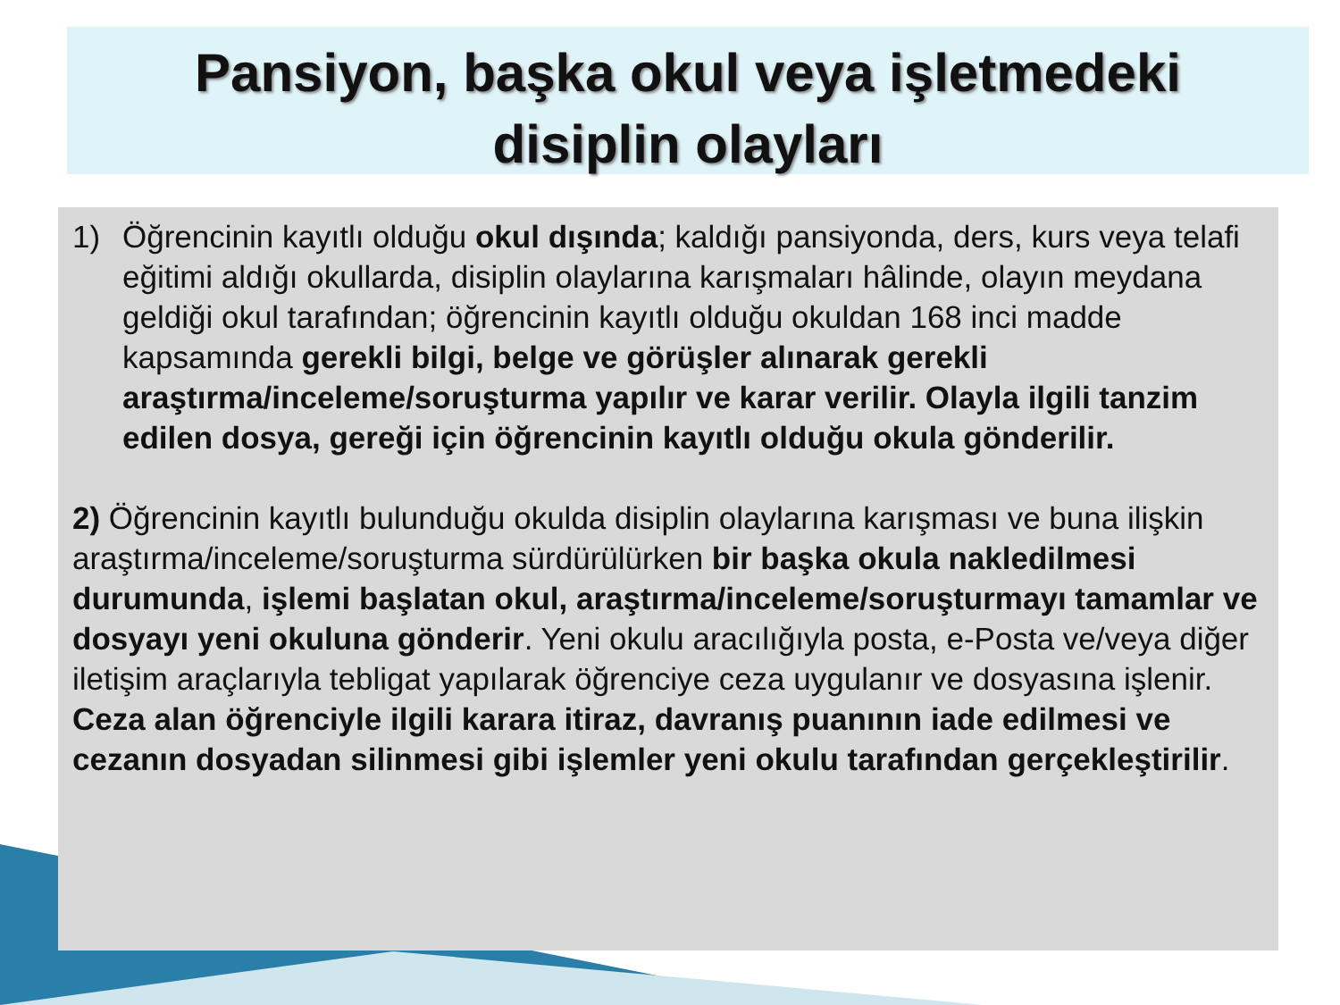Pansiyon, başka okul veya işletmedeki
disiplin olayları
1) Öğrencinin kayıtlı olduğu okul dışında; kaldığı pansiyonda, ders, kurs veya telafi eğitimi aldığı okullarda, disiplin olaylarına karışmaları hâlinde, olayın meydana geldiği okul tarafından; öğrencinin kayıtlı olduğu okuldan 168 inci madde kapsamında gerekli bilgi, belge ve görüşler alınarak gerekli araştırma/inceleme/soruşturma yapılır ve karar verilir. Olayla ilgili tanzim edilen dosya, gereği için öğrencinin kayıtlı olduğu okula gönderilir.
2) Öğrencinin kayıtlı bulunduğu okulda disiplin olaylarına karışması ve buna ilişkin araştırma/inceleme/soruşturma sürdürülürken bir başka okula nakledilmesi durumunda, işlemi başlatan okul, araştırma/inceleme/soruşturmayı tamamlar ve dosyayı yeni okuluna gönderir. Yeni okulu aracılığıyla posta, e-Posta ve/veya diğer iletişim araçlarıyla tebligat yapılarak öğrenciye ceza uygulanır ve dosyasına işlenir. Ceza alan öğrenciyle ilgili karara itiraz, davranış puanının iade edilmesi ve cezanın dosyadan silinmesi gibi işlemler yeni okulu tarafından gerçekleştirilir.